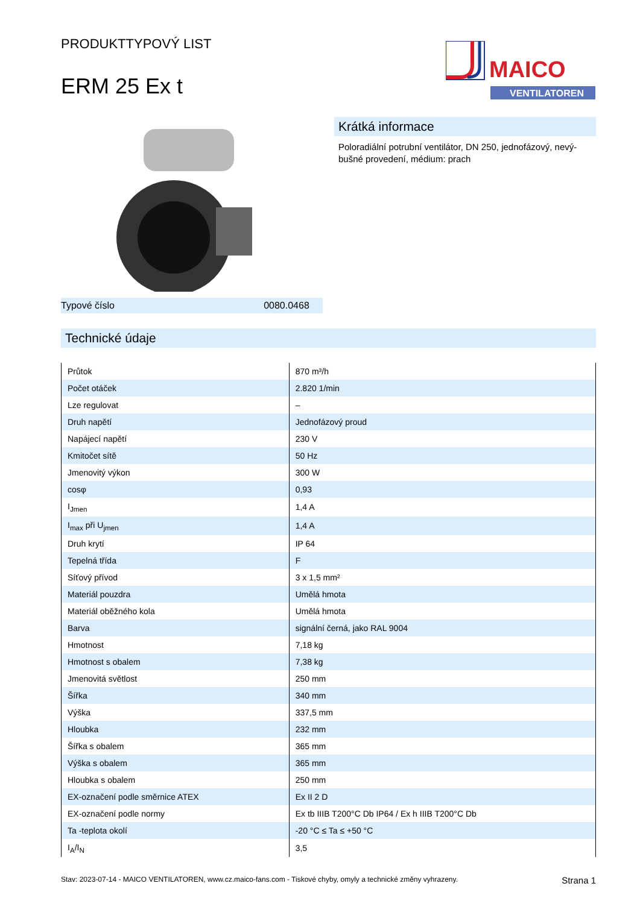MAICO
VENTILATOREN
PRODUKTTYPOVÝ LIST
ERM 25 Ex t
Typové číslo 0080.0468
Krátká informace
Poloradiální potrubní ventilátor, DN 250, jednofázový, nevý-bušné provedení, médium: prach
Technické údaje
| Průtok | 870 m³/h |
| Počet otáček | 2.820 1/min |
| Lze regulovat | – |
| Druh napětí | Jednofázový proud |
| Napájecí napětí | 230 V |
| Kmitočet sítě | 50 Hz |
| Jmenovitý výkon | 300 W |
| cosφ | 0,93 |
| I<sub>Jmen</sub> | 1,4 A |
| I<sub>max</sub> při U<sub>jmen</sub> | 1,4 A |
| Druh krytí | IP 64 |
| Tepelná třída | F |
| Síťový přívod | 3 x 1,5 mm² |
| Materiál pouzdra | Umělá hmota |
| Materiál oběžného kola | Umělá hmota |
| Barva | signální černá, jako RAL 9004 |
| Hmotnost | 7,18 kg |
| Hmotnost s obalem | 7,38 kg |
| Jmenovitá světlost | 250 mm |
| Šířka | 340 mm |
| Výška | 337,5 mm |
| Hloubka | 232 mm |
| Šířka s obalem | 365 mm |
| Výška s obalem | 365 mm |
| Hloubka s obalem | 250 mm |
| EX-označení podle směrnice ATEX | Ex II 2 D |
| EX-označení podle normy | Ex tb IIIB T200°C Db IP64 / Ex h IIIB T200°C Db |
| Ta -teplota okolí | -20 °C ≤ Ta ≤ +50 °C |
| I<sub>A</sub>/I<sub>N</sub> | 3,5 |
Stav: 2023-07-14 - MAICO VENTILATOREN, www.cz.maico-fans.com - Tiskové chyby, omyly a technické změny vyhrazeny. Strana 1